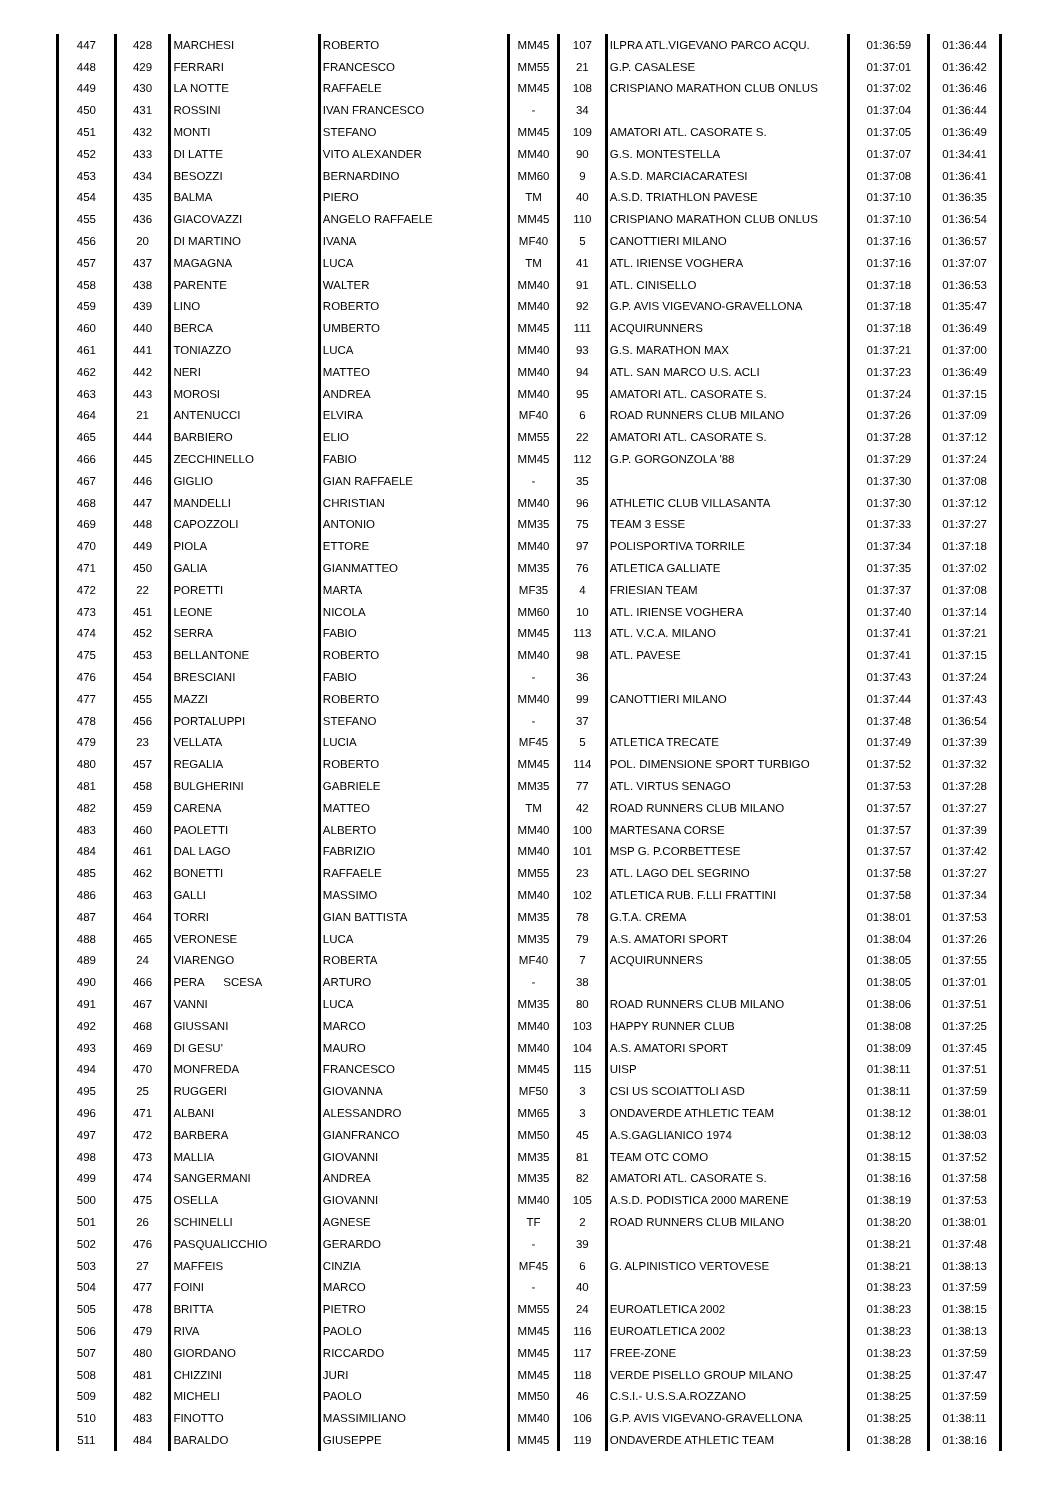| 447 | 428 | MARCHESI | ROBERTO | MM45 | 107 | ILPRA ATL.VIGEVANO PARCO ACQU. | 01:36:59 | 01:36:44 |
| 448 | 429 | FERRARI | FRANCESCO | MM55 | 21 | G.P. CASALESE | 01:37:01 | 01:36:42 |
| 449 | 430 | LA NOTTE | RAFFAELE | MM45 | 108 | CRISPIANO MARATHON CLUB ONLUS | 01:37:02 | 01:36:46 |
| 450 | 431 | ROSSINI | IVAN FRANCESCO | - | 34 | | 01:37:04 | 01:36:44 |
| 451 | 432 | MONTI | STEFANO | MM45 | 109 | AMATORI ATL. CASORATE S. | 01:37:05 | 01:36:49 |
| 452 | 433 | DI LATTE | VITO ALEXANDER | MM40 | 90 | G.S. MONTESTELLA | 01:37:07 | 01:34:41 |
| 453 | 434 | BESOZZI | BERNARDINO | MM60 | 9 | A.S.D. MARCIACARATESI | 01:37:08 | 01:36:41 |
| 454 | 435 | BALMA | PIERO | TM | 40 | A.S.D. TRIATHLON PAVESE | 01:37:10 | 01:36:35 |
| 455 | 436 | GIACOVAZZI | ANGELO RAFFAELE | MM45 | 110 | CRISPIANO MARATHON CLUB ONLUS | 01:37:10 | 01:36:54 |
| 456 | 20 | DI MARTINO | IVANA | MF40 | 5 | CANOTTIERI MILANO | 01:37:16 | 01:36:57 |
| 457 | 437 | MAGAGNA | LUCA | TM | 41 | ATL. IRIENSE VOGHERA | 01:37:16 | 01:37:07 |
| 458 | 438 | PARENTE | WALTER | MM40 | 91 | ATL. CINISELLO | 01:37:18 | 01:36:53 |
| 459 | 439 | LINO | ROBERTO | MM40 | 92 | G.P. AVIS VIGEVANO-GRAVELLONA | 01:37:18 | 01:35:47 |
| 460 | 440 | BERCA | UMBERTO | MM45 | 111 | ACQUIRUNNERS | 01:37:18 | 01:36:49 |
| 461 | 441 | TONIAZZO | LUCA | MM40 | 93 | G.S. MARATHON MAX | 01:37:21 | 01:37:00 |
| 462 | 442 | NERI | MATTEO | MM40 | 94 | ATL. SAN MARCO U.S. ACLI | 01:37:23 | 01:36:49 |
| 463 | 443 | MOROSI | ANDREA | MM40 | 95 | AMATORI ATL. CASORATE S. | 01:37:24 | 01:37:15 |
| 464 | 21 | ANTENUCCI | ELVIRA | MF40 | 6 | ROAD RUNNERS CLUB MILANO | 01:37:26 | 01:37:09 |
| 465 | 444 | BARBIERO | ELIO | MM55 | 22 | AMATORI ATL. CASORATE S. | 01:37:28 | 01:37:12 |
| 466 | 445 | ZECCHINELLO | FABIO | MM45 | 112 | G.P. GORGONZOLA '88 | 01:37:29 | 01:37:24 |
| 467 | 446 | GIGLIO | GIAN RAFFAELE | - | 35 | | 01:37:30 | 01:37:08 |
| 468 | 447 | MANDELLI | CHRISTIAN | MM40 | 96 | ATHLETIC CLUB VILLASANTA | 01:37:30 | 01:37:12 |
| 469 | 448 | CAPOZZOLI | ANTONIO | MM35 | 75 | TEAM 3 ESSE | 01:37:33 | 01:37:27 |
| 470 | 449 | PIOLA | ETTORE | MM40 | 97 | POLISPORTIVA TORRILE | 01:37:34 | 01:37:18 |
| 471 | 450 | GALIA | GIANMATTEO | MM35 | 76 | ATLETICA GALLIATE | 01:37:35 | 01:37:02 |
| 472 | 22 | PORETTI | MARTA | MF35 | 4 | FRIESIAN TEAM | 01:37:37 | 01:37:08 |
| 473 | 451 | LEONE | NICOLA | MM60 | 10 | ATL. IRIENSE VOGHERA | 01:37:40 | 01:37:14 |
| 474 | 452 | SERRA | FABIO | MM45 | 113 | ATL. V.C.A. MILANO | 01:37:41 | 01:37:21 |
| 475 | 453 | BELLANTONE | ROBERTO | MM40 | 98 | ATL. PAVESE | 01:37:41 | 01:37:15 |
| 476 | 454 | BRESCIANI | FABIO | - | 36 | | 01:37:43 | 01:37:24 |
| 477 | 455 | MAZZI | ROBERTO | MM40 | 99 | CANOTTIERI MILANO | 01:37:44 | 01:37:43 |
| 478 | 456 | PORTALUPPI | STEFANO | - | 37 | | 01:37:48 | 01:36:54 |
| 479 | 23 | VELLATA | LUCIA | MF45 | 5 | ATLETICA TRECATE | 01:37:49 | 01:37:39 |
| 480 | 457 | REGALIA | ROBERTO | MM45 | 114 | POL. DIMENSIONE SPORT TURBIGO | 01:37:52 | 01:37:32 |
| 481 | 458 | BULGHERINI | GABRIELE | MM35 | 77 | ATL. VIRTUS SENAGO | 01:37:53 | 01:37:28 |
| 482 | 459 | CARENA | MATTEO | TM | 42 | ROAD RUNNERS CLUB MILANO | 01:37:57 | 01:37:27 |
| 483 | 460 | PAOLETTI | ALBERTO | MM40 | 100 | MARTESANA CORSE | 01:37:57 | 01:37:39 |
| 484 | 461 | DAL LAGO | FABRIZIO | MM40 | 101 | MSP G. P.CORBETTESE | 01:37:57 | 01:37:42 |
| 485 | 462 | BONETTI | RAFFAELE | MM55 | 23 | ATL. LAGO DEL SEGRINO | 01:37:58 | 01:37:27 |
| 486 | 463 | GALLI | MASSIMO | MM40 | 102 | ATLETICA RUB. F.LLI FRATTINI | 01:37:58 | 01:37:34 |
| 487 | 464 | TORRI | GIAN BATTISTA | MM35 | 78 | G.T.A. CREMA | 01:38:01 | 01:37:53 |
| 488 | 465 | VERONESE | LUCA | MM35 | 79 | A.S. AMATORI SPORT | 01:38:04 | 01:37:26 |
| 489 | 24 | VIARENGO | ROBERTA | MF40 | 7 | ACQUIRUNNERS | 01:38:05 | 01:37:55 |
| 490 | 466 | PERA SCESA | ARTURO | - | 38 | | 01:38:05 | 01:37:01 |
| 491 | 467 | VANNI | LUCA | MM35 | 80 | ROAD RUNNERS CLUB MILANO | 01:38:06 | 01:37:51 |
| 492 | 468 | GIUSSANI | MARCO | MM40 | 103 | HAPPY RUNNER CLUB | 01:38:08 | 01:37:25 |
| 493 | 469 | DI GESU' | MAURO | MM40 | 104 | A.S. AMATORI SPORT | 01:38:09 | 01:37:45 |
| 494 | 470 | MONFREDA | FRANCESCO | MM45 | 115 | UISP | 01:38:11 | 01:37:51 |
| 495 | 25 | RUGGERI | GIOVANNA | MF50 | 3 | CSI US SCOIATTOLI ASD | 01:38:11 | 01:37:59 |
| 496 | 471 | ALBANI | ALESSANDRO | MM65 | 3 | ONDAVERDE ATHLETIC TEAM | 01:38:12 | 01:38:01 |
| 497 | 472 | BARBERA | GIANFRANCO | MM50 | 45 | A.S.GAGLIANICO 1974 | 01:38:12 | 01:38:03 |
| 498 | 473 | MALLIA | GIOVANNI | MM35 | 81 | TEAM OTC COMO | 01:38:15 | 01:37:52 |
| 499 | 474 | SANGERMANI | ANDREA | MM35 | 82 | AMATORI ATL. CASORATE S. | 01:38:16 | 01:37:58 |
| 500 | 475 | OSELLA | GIOVANNI | MM40 | 105 | A.S.D. PODISTICA 2000 MARENE | 01:38:19 | 01:37:53 |
| 501 | 26 | SCHINELLI | AGNESE | TF | 2 | ROAD RUNNERS CLUB MILANO | 01:38:20 | 01:38:01 |
| 502 | 476 | PASQUALICCHIO | GERARDO | - | 39 | | 01:38:21 | 01:37:48 |
| 503 | 27 | MAFFEIS | CINZIA | MF45 | 6 | G. ALPINISTICO VERTOVESE | 01:38:21 | 01:38:13 |
| 504 | 477 | FOINI | MARCO | - | 40 | | 01:38:23 | 01:37:59 |
| 505 | 478 | BRITTA | PIETRO | MM55 | 24 | EUROATLETICA 2002 | 01:38:23 | 01:38:15 |
| 506 | 479 | RIVA | PAOLO | MM45 | 116 | EUROATLETICA 2002 | 01:38:23 | 01:38:13 |
| 507 | 480 | GIORDANO | RICCARDO | MM45 | 117 | FREE-ZONE | 01:38:23 | 01:37:59 |
| 508 | 481 | CHIZZINI | JURI | MM45 | 118 | VERDE PISELLO GROUP MILANO | 01:38:25 | 01:37:47 |
| 509 | 482 | MICHELI | PAOLO | MM50 | 46 | C.S.I.- U.S.S.A.ROZZANO | 01:38:25 | 01:37:59 |
| 510 | 483 | FINOTTO | MASSIMILIANO | MM40 | 106 | G.P. AVIS VIGEVANO-GRAVELLONA | 01:38:25 | 01:38:11 |
| 511 | 484 | BARALDO | GIUSEPPE | MM45 | 119 | ONDAVERDE ATHLETIC TEAM | 01:38:28 | 01:38:16 |